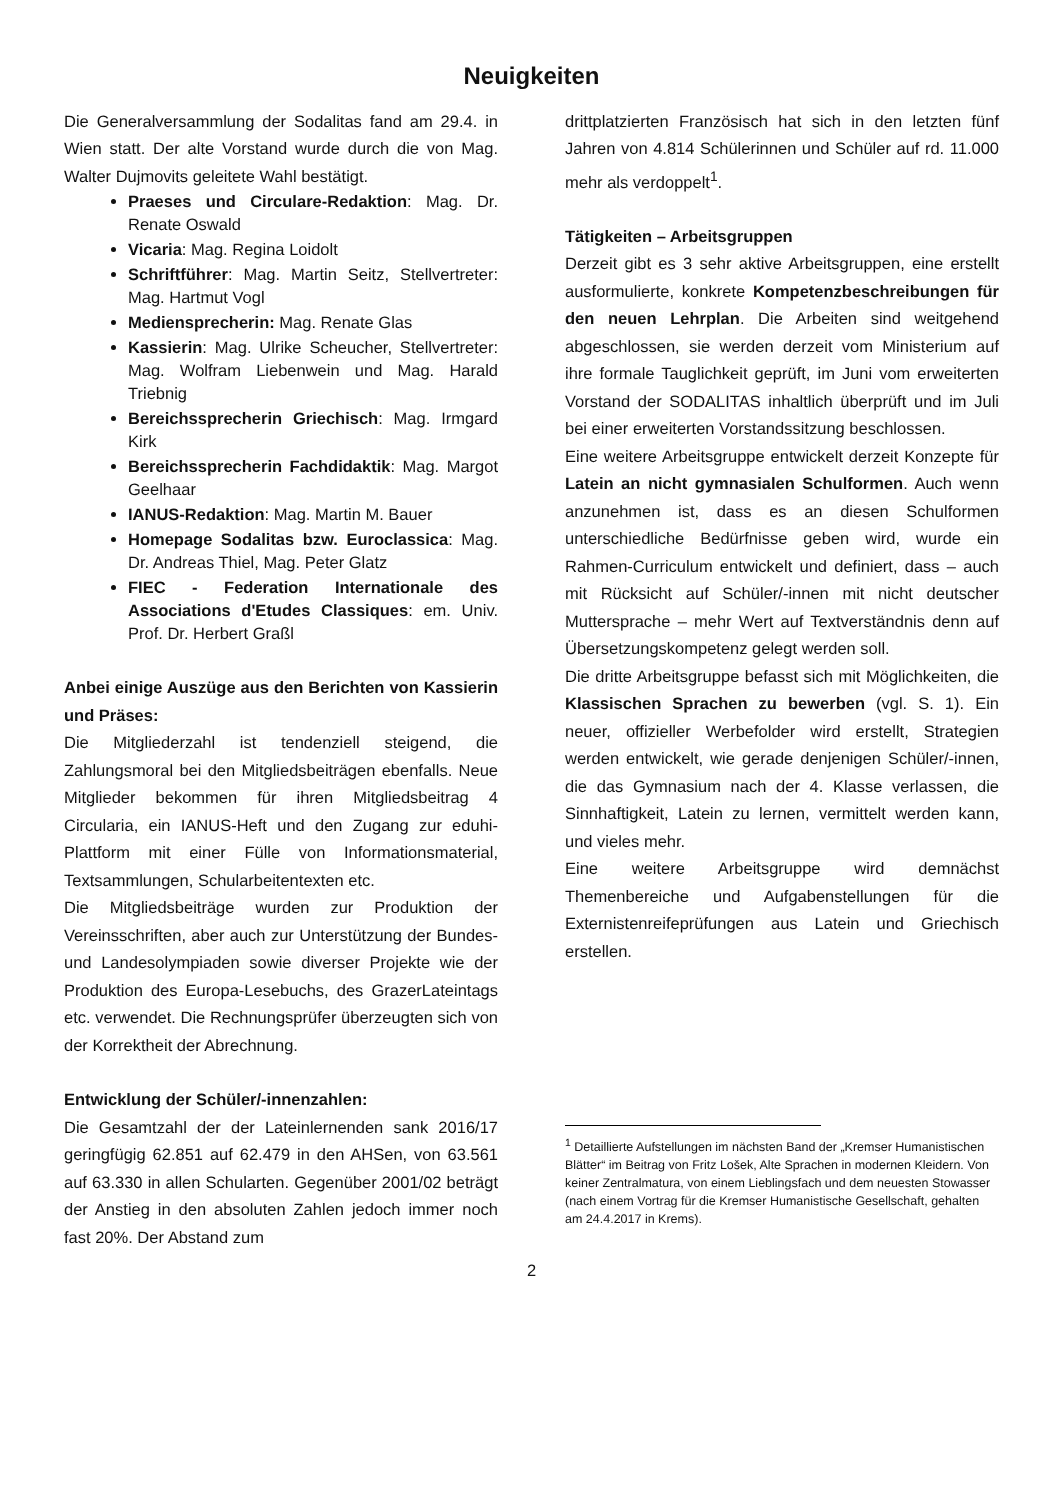Neuigkeiten
Die Generalversammlung der Sodalitas fand am 29.4. in Wien statt. Der alte Vorstand wurde durch die von Mag. Walter Dujmovits geleitete Wahl bestätigt.
Praeses und Circulare-Redaktion: Mag. Dr. Renate Oswald
Vicaria: Mag. Regina Loidolt
Schriftführer: Mag. Martin Seitz, Stellvertreter: Mag. Hartmut Vogl
Mediensprecherin: Mag. Renate Glas
Kassierin: Mag. Ulrike Scheucher, Stellvertreter: Mag. Wolfram Liebenwein und Mag. Harald Triebnig
Bereichssprecherin Griechisch: Mag. Irmgard Kirk
Bereichssprecherin Fachdidaktik: Mag. Margot Geelhaar
IANUS-Redaktion: Mag. Martin M. Bauer
Homepage Sodalitas bzw. Euroclassica: Mag. Dr. Andreas Thiel, Mag. Peter Glatz
FIEC - Federation Internationale des Associations d'Etudes Classiques: em. Univ. Prof. Dr. Herbert Graßl
Anbei einige Auszüge aus den Berichten von Kassierin und Präses:
Die Mitgliederzahl ist tendenziell steigend, die Zahlungsmoral bei den Mitgliedsbeiträgen ebenfalls. Neue Mitglieder bekommen für ihren Mitgliedsbeitrag 4 Circularia, ein IANUS-Heft und den Zugang zur eduhi-Plattform mit einer Fülle von Informationsmaterial, Textsammlungen, Schularbeitentexten etc.
Die Mitgliedsbeiträge wurden zur Produktion der Vereinsschriften, aber auch zur Unterstützung der Bundes- und Landesolympiaden sowie diverser Projekte wie der Produktion des Europa-Lesebuchs, des GrazerLateintags etc. verwendet. Die Rechnungsprüfer überzeugten sich von der Korrektheit der Abrechnung.
Entwicklung der Schüler/-innenzahlen:
Die Gesamtzahl der der Lateinlernenden sank 2016/17 geringfügig 62.851 auf 62.479 in den AHSen, von 63.561 auf 63.330 in allen Schularten. Gegenüber 2001/02 beträgt der Anstieg in den absoluten Zahlen jedoch immer noch fast 20%. Der Abstand zum
drittplatzierten Französisch hat sich in den letzten fünf Jahren von 4.814 Schülerinnen und Schüler auf rd. 11.000 mehr als verdoppelt<sup>1</sup>.
Tätigkeiten – Arbeitsgruppen
Derzeit gibt es 3 sehr aktive Arbeitsgruppen, eine erstellt ausformulierte, konkrete Kompetenzbeschreibungen für den neuen Lehrplan. Die Arbeiten sind weitgehend abgeschlossen, sie werden derzeit vom Ministerium auf ihre formale Tauglichkeit geprüft, im Juni vom erweiterten Vorstand der SODALITAS inhaltlich überprüft und im Juli bei einer erweiterten Vorstandssitzung beschlossen.
Eine weitere Arbeitsgruppe entwickelt derzeit Konzepte für Latein an nicht gymnasialen Schulformen. Auch wenn anzunehmen ist, dass es an diesen Schulformen unterschiedliche Bedürfnisse geben wird, wurde ein Rahmen-Curriculum entwickelt und definiert, dass – auch mit Rücksicht auf Schüler/-innen mit nicht deutscher Muttersprache – mehr Wert auf Textverständnis denn auf Übersetzungskompetenz gelegt werden soll.
Die dritte Arbeitsgruppe befasst sich mit Möglichkeiten, die Klassischen Sprachen zu bewerben (vgl. S. 1). Ein neuer, offizieller Werbefolder wird erstellt, Strategien werden entwickelt, wie gerade denjenigen Schüler/-innen, die das Gymnasium nach der 4. Klasse verlassen, die Sinnhaftigkeit, Latein zu lernen, vermittelt werden kann, und vieles mehr.
Eine weitere Arbeitsgruppe wird demnächst Themenbereiche und Aufgabenstellungen für die Externistenreifeprüfungen aus Latein und Griechisch erstellen.
<sup>1</sup> Detaillierte Aufstellungen im nächsten Band der „Kremser Humanistischen Blätter“ im Beitrag von Fritz Lošek, Alte Sprachen in modernen Kleidern. Von keiner Zentralmatura, von einem Lieblingsfach und dem neuesten Stowasser (nach einem Vortrag für die Kremser Humanistische Gesellschaft, gehalten am 24.4.2017 in Krems).
2